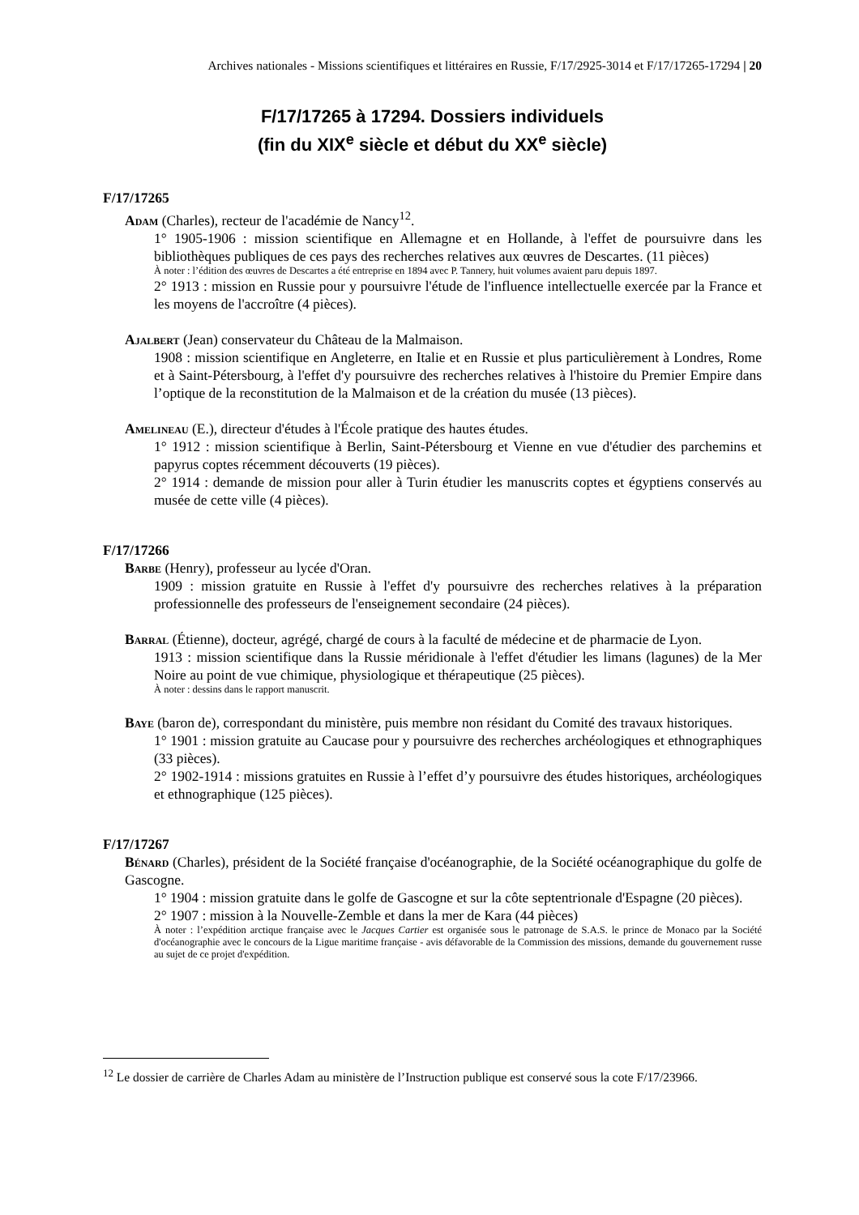Archives nationales - Missions scientifiques et littéraires en Russie, F/17/2925-3014 et F/17/17265-17294 | 20
F/17/17265 à 17294. Dossiers individuels
(fin du XIX<sup>e</sup> siècle et début du XX<sup>e</sup> siècle)
F/17/17265
Adam (Charles), recteur de l'académie de Nancy<sup>12</sup>.
1° 1905-1906 : mission scientifique en Allemagne et en Hollande, à l'effet de poursuivre dans les bibliothèques publiques de ces pays des recherches relatives aux œuvres de Descartes. (11 pièces)
À noter : l’édition des œuvres de Descartes a été entreprise en 1894 avec P. Tannery, huit volumes avaient paru depuis 1897.
2° 1913 : mission en Russie pour y poursuivre l'étude de l'influence intellectuelle exercée par la France et les moyens de l'accroître (4 pièces).
Ajalbert (Jean) conservateur du Château de la Malmaison.
1908 : mission scientifique en Angleterre, en Italie et en Russie et plus particulièrement à Londres, Rome et à Saint-Pétersbourg, à l'effet d'y poursuivre des recherches relatives à l'histoire du Premier Empire dans l’optique de la reconstitution de la Malmaison et de la création du musée (13 pièces).
Amelineau (E.), directeur d'études à l'École pratique des hautes études.
1° 1912 : mission scientifique à Berlin, Saint-Pétersbourg et Vienne en vue d'étudier des parchemins et papyrus coptes récemment découverts (19 pièces).
2° 1914 : demande de mission pour aller à Turin étudier les manuscrits coptes et égyptiens conservés au musée de cette ville (4 pièces).
F/17/17266
Barbe (Henry), professeur au lycée d'Oran.
1909 : mission gratuite en Russie à l'effet d'y poursuivre des recherches relatives à la préparation professionnelle des professeurs de l'enseignement secondaire (24 pièces).
Barral (Étienne), docteur, agrégé, chargé de cours à la faculté de médecine et de pharmacie de Lyon.
1913 : mission scientifique dans la Russie méridionale à l'effet d'étudier les limans (lagunes) de la Mer Noire au point de vue chimique, physiologique et thérapeutique (25 pièces).
À noter : dessins dans le rapport manuscrit.
Baye (baron de), correspondant du ministère, puis membre non résidant du Comité des travaux historiques.
1° 1901 : mission gratuite au Caucase pour y poursuivre des recherches archéologiques et ethnographiques (33 pièces).
2° 1902-1914 : missions gratuites en Russie à l’effet d’y poursuivre des études historiques, archéologiques et ethnographique (125 pièces).
F/17/17267
Bénard (Charles), président de la Société française d'océanographie, de la Société océanographique du golfe de Gascogne.
1° 1904 : mission gratuite dans le golfe de Gascogne et sur la côte septentrionale d'Espagne (20 pièces).
2° 1907 : mission à la Nouvelle-Zemble et dans la mer de Kara (44 pièces)
À noter : l’expédition arctique française avec le Jacques Cartier est organisée sous le patronage de S.A.S. le prince de Monaco par la Société d'océanographie avec le concours de la Ligue maritime française - avis défavorable de la Commission des missions, demande du gouvernement russe au sujet de ce projet d'expédition.
<sup>12</sup> Le dossier de carrière de Charles Adam au ministère de l’Instruction publique est conservé sous la cote F/17/23966.